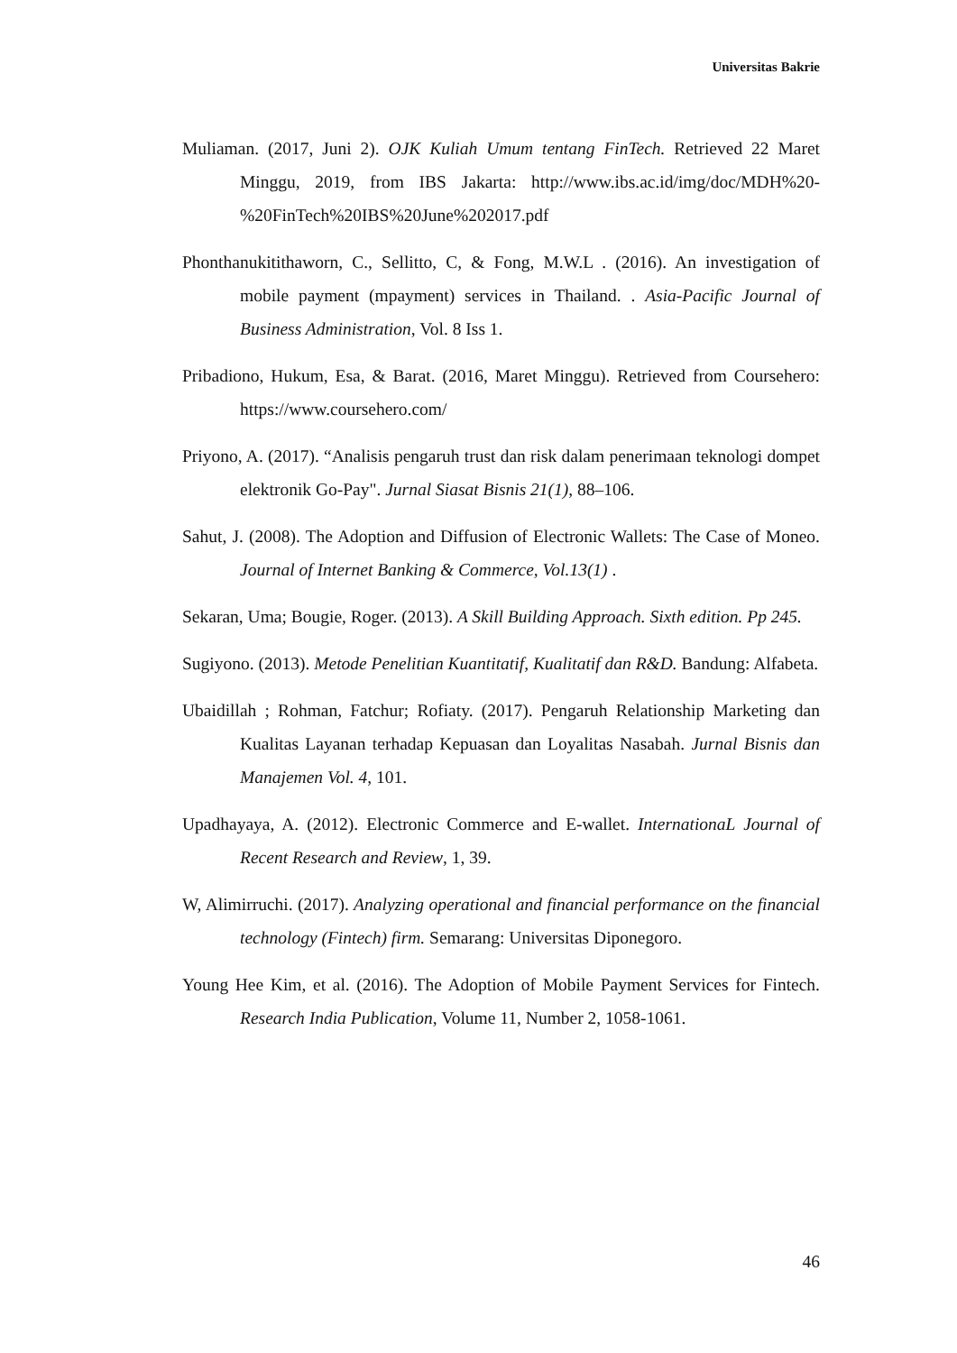Universitas Bakrie
Muliaman. (2017, Juni 2). OJK Kuliah Umum tentang FinTech. Retrieved 22 Maret Minggu, 2019, from IBS Jakarta: http://www.ibs.ac.id/img/doc/MDH%20-%20FinTech%20IBS%20June%202017.pdf
Phonthanukitithaworn, C., Sellitto, C, & Fong, M.W.L . (2016). An investigation of mobile payment (mpayment) services in Thailand. . Asia-Pacific Journal of Business Administration, Vol. 8 Iss 1.
Pribadiono, Hukum, Esa, & Barat. (2016, Maret Minggu). Retrieved from Coursehero: https://www.coursehero.com/
Priyono, A. (2017). “Analisis pengaruh trust dan risk dalam penerimaan teknologi dompet elektronik Go-Pay". Jurnal Siasat Bisnis 21(1), 88–106.
Sahut, J. (2008). The Adoption and Diffusion of Electronic Wallets: The Case of Moneo. Journal of Internet Banking & Commerce, Vol.13(1) .
Sekaran, Uma; Bougie, Roger. (2013). A Skill Building Approach. Sixth edition. Pp 245.
Sugiyono. (2013). Metode Penelitian Kuantitatif, Kualitatif dan R&D. Bandung: Alfabeta.
Ubaidillah ; Rohman, Fatchur; Rofiaty. (2017). Pengaruh Relationship Marketing dan Kualitas Layanan terhadap Kepuasan dan Loyalitas Nasabah. Jurnal Bisnis dan Manajemen Vol. 4, 101.
Upadhayaya, A. (2012). Electronic Commerce and E-wallet. InternationaL Journal of Recent Research and Review, 1, 39.
W, Alimirruchi. (2017). Analyzing operational and financial performance on the financial technology (Fintech) firm. Semarang: Universitas Diponegoro.
Young Hee Kim, et al. (2016). The Adoption of Mobile Payment Services for Fintech. Research India Publication, Volume 11, Number 2, 1058-1061.
46